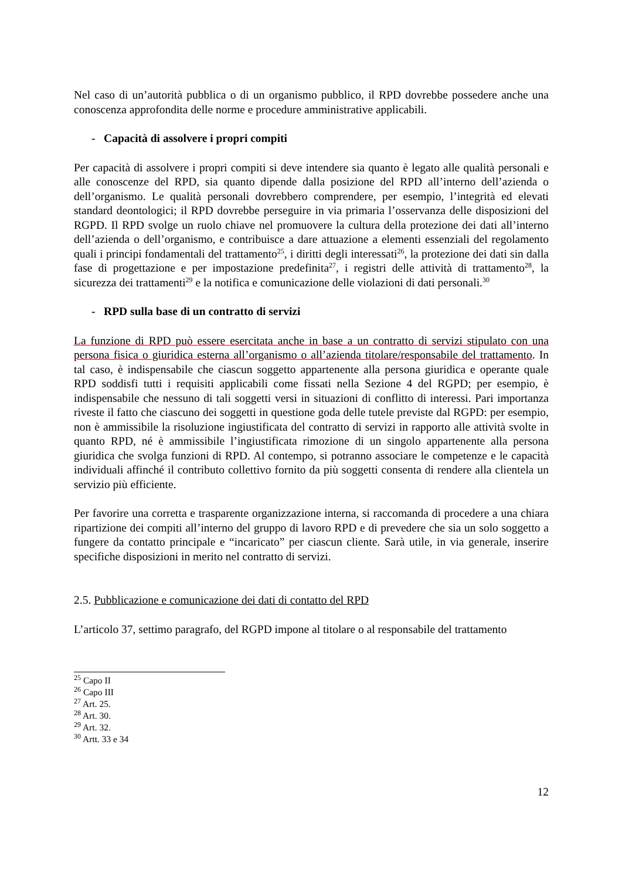Nel caso di un’autorità pubblica o di un organismo pubblico, il RPD dovrebbe possedere anche una conoscenza approfondita delle norme e procedure amministrative applicabili.
- Capacità di assolvere i propri compiti
Per capacità di assolvere i propri compiti si deve intendere sia quanto è legato alle qualità personali e alle conoscenze del RPD, sia quanto dipende dalla posizione del RPD all’interno dell’azienda o dell’organismo. Le qualità personali dovrebbero comprendere, per esempio, l’integrità ed elevati standard deontologici; il RPD dovrebbe perseguire in via primaria l’osservanza delle disposizioni del RGPD. Il RPD svolge un ruolo chiave nel promuovere la cultura della protezione dei dati all’interno dell’azienda o dell’organismo, e contribuisce a dare attuazione a elementi essenziali del regolamento quali i principi fondamentali del trattamento<sup>25</sup>, i diritti degli interessati<sup>26</sup>, la protezione dei dati sin dalla fase di progettazione e per impostazione predefinita<sup>27</sup>, i registri delle attività di trattamento<sup>28</sup>, la sicurezza dei trattamenti<sup>29</sup> e la notifica e comunicazione delle violazioni di dati personali.<sup>30</sup>
- RPD sulla base di un contratto di servizi
La funzione di RPD può essere esercitata anche in base a un contratto di servizi stipulato con una persona fisica o giuridica esterna all’organismo o all’azienda titolare/responsabile del trattamento. In tal caso, è indispensabile che ciascun soggetto appartenente alla persona giuridica e operante quale RPD soddisfi tutti i requisiti applicabili come fissati nella Sezione 4 del RGPD; per esempio, è indispensabile che nessuno di tali soggetti versi in situazioni di conflitto di interessi. Pari importanza riveste il fatto che ciascuno dei soggetti in questione goda delle tutele previste dal RGPD: per esempio, non è ammissibile la risoluzione ingiustificata del contratto di servizi in rapporto alle attività svolte in quanto RPD, né è ammissibile l’ingiustificata rimozione di un singolo appartenente alla persona giuridica che svolga funzioni di RPD. Al contempo, si potranno associare le competenze e le capacità individuali affinché il contributo collettivo fornito da più soggetti consenta di rendere alla clientela un servizio più efficiente.
Per favorire una corretta e trasparente organizzazione interna, si raccomanda di procedere a una chiara ripartizione dei compiti all’interno del gruppo di lavoro RPD e di prevedere che sia un solo soggetto a fungere da contatto principale e “incaricato” per ciascun cliente. Sarà utile, in via generale, inserire specifiche disposizioni in merito nel contratto di servizi.
2.5. Pubblicazione e comunicazione dei dati di contatto del RPD
L’articolo 37, settimo paragrafo, del RGPD impone al titolare o al responsabile del trattamento
<sup>25</sup> Capo II
<sup>26</sup> Capo III
<sup>27</sup> Art. 25.
<sup>28</sup> Art. 30.
<sup>29</sup> Art. 32.
<sup>30</sup> Artt. 33 e 34
12